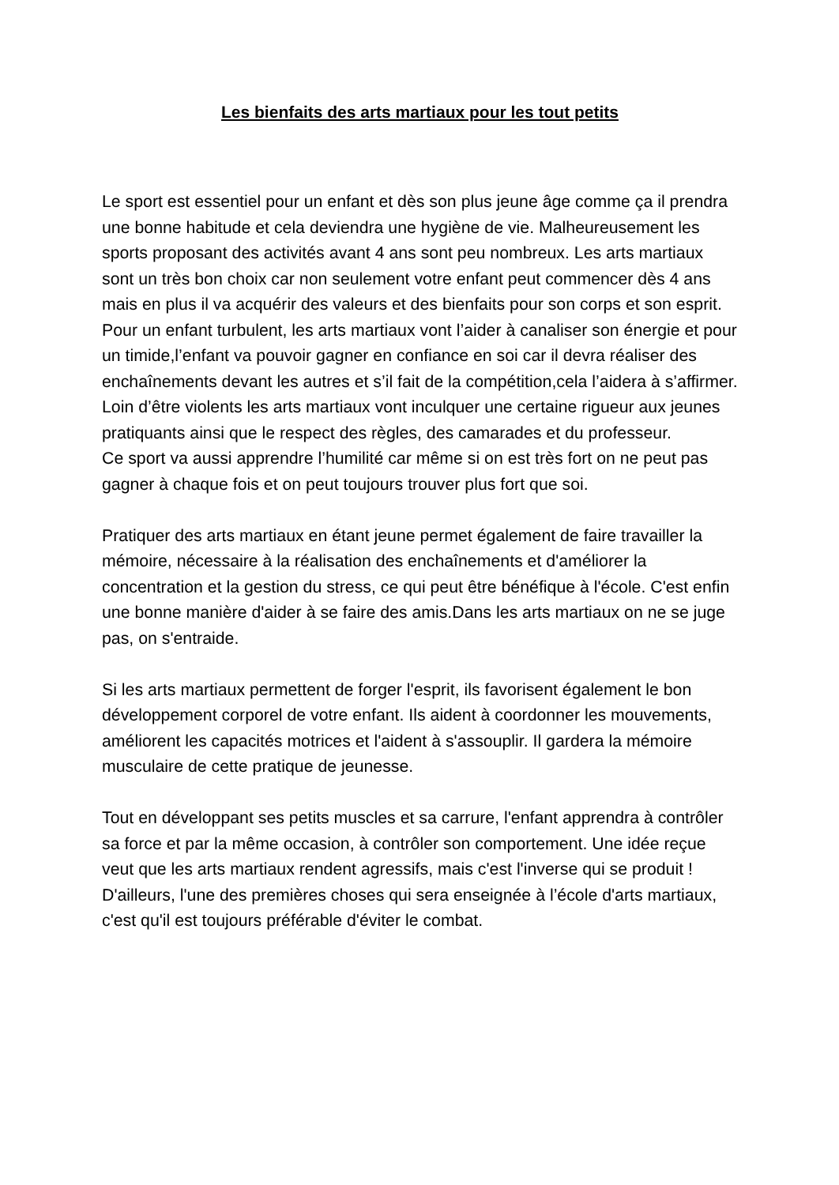Les bienfaits des arts martiaux pour les tout petits
Le sport est essentiel pour un enfant et dès son plus jeune âge comme ça il prendra une bonne habitude et cela deviendra une hygiène de vie. Malheureusement les sports proposant des activités avant 4 ans sont peu nombreux. Les arts martiaux sont un très bon choix car non seulement votre enfant peut commencer dès 4 ans mais en plus il va acquérir des valeurs et des bienfaits pour son corps et son esprit.
Pour un enfant turbulent, les arts martiaux vont l’aider à canaliser son énergie et pour un timide,l’enfant va pouvoir gagner en confiance en soi car il devra réaliser des enchaînements devant les autres et s’il fait de la compétition,cela l’aidera à s’affirmer. Loin d’être violents les arts martiaux vont inculquer une certaine rigueur aux jeunes pratiquants ainsi que le respect des règles, des camarades et du professeur.
Ce sport va aussi apprendre l’humilité car même si on est très fort on ne peut pas gagner à chaque fois et on peut toujours trouver plus fort que soi.
Pratiquer des arts martiaux en étant jeune permet également de faire travailler la mémoire, nécessaire à la réalisation des enchaînements et d'améliorer la concentration et la gestion du stress, ce qui peut être bénéfique à l'école. C'est enfin une bonne manière d'aider à se faire des amis.Dans les arts martiaux on ne se juge pas, on s'entraide.
Si les arts martiaux permettent de forger l'esprit, ils favorisent également le bon développement corporel de votre enfant. Ils aident à coordonner les mouvements, améliorent les capacités motrices et l'aident à s'assouplir. Il gardera la mémoire musculaire de cette pratique de jeunesse.
Tout en développant ses petits muscles et sa carrure, l'enfant apprendra à contrôler sa force et par la même occasion, à contrôler son comportement. Une idée reçue veut que les arts martiaux rendent agressifs, mais c'est l'inverse qui se produit ! D'ailleurs, l'une des premières choses qui sera enseignée à l’école d'arts martiaux, c'est qu'il est toujours préférable d'éviter le combat.